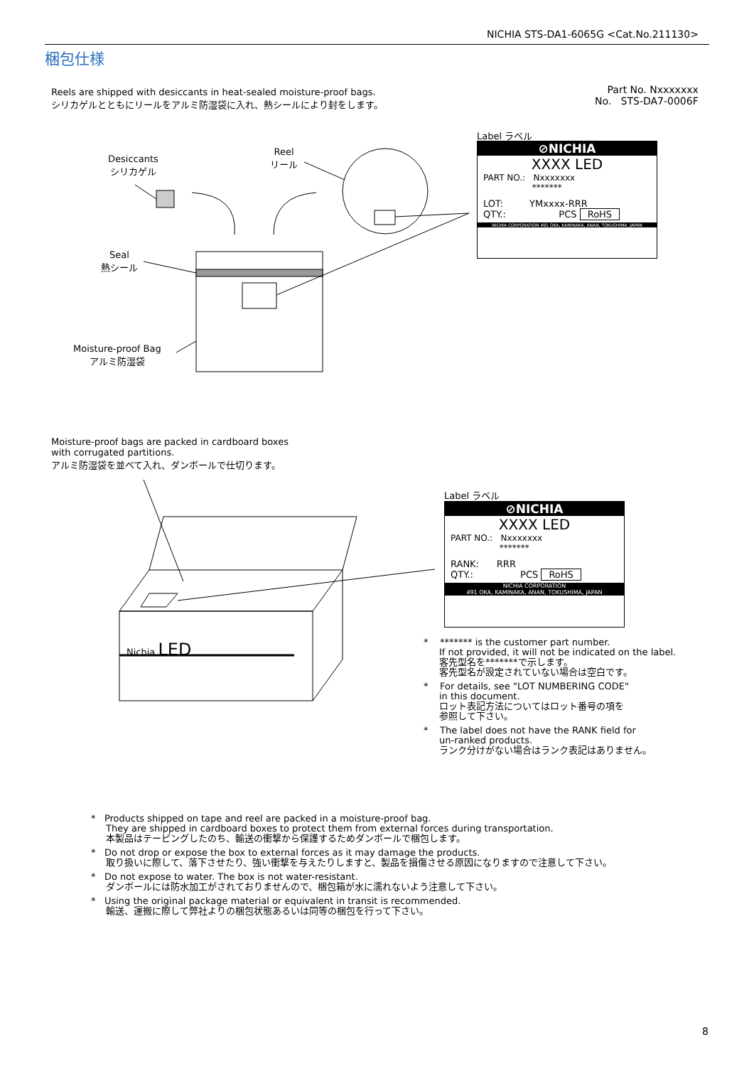NICHIA STS-DA1-6065G <Cat.No.211130>
梱包仕様
Reels are shipped with desiccants in heat-sealed moisture-proof bags.
シリカゲルとともにリールをアルミ防湿袋に入れ、熱シールにより封をします。
Part No. Nxxxxxxx
No. STS-DA7-0006F
Desiccants
シリカゲル
Reel
リール
Seal
熱シール
Moisture-proof Bag
アルミ防湿袋
Label ラベル
⊘NICHIA
XXXX LED
PART NO.: Nxxxxxxx
*******
LOT: YMxxxx-RRR
QTY.: PCS RoHS
NICHIA CORPORATION 491 OKA, KAMINAKA, ANAN, TOKUSHIMA, JAPAN
Moisture-proof bags are packed in cardboard boxes
with corrugated partitions.
アルミ防湿袋を並べて入れ、ダンボールで仕切ります。
Nichia LED
Label ラベル
⊘NICHIA
XXXX LED
PART NO.: Nxxxxxxx
*******
RANK: RRR
QTY.: PCS RoHS
NICHIA CORPORATION
491 OKA, KAMINAKA, ANAN, TOKUSHIMA, JAPAN
* ******* is the customer part number.
If not provided, it will not be indicated on the label.
客先型名を*******で示します。
客先型名が設定されていない場合は空白です。
* For details, see "LOT NUMBERING CODE"
in this document.
ロット表記方法についてはロット番号の項を
参照して下さい。
* The label does not have the RANK field for
un-ranked products.
ランク分けがない場合はランク表記はありません。
* Products shipped on tape and reel are packed in a moisture-proof bag.
They are shipped in cardboard boxes to protect them from external forces during transportation.
本製品はテーピングしたのち、輸送の衝撃から保護するためダンボールで梱包します。
* Do not drop or expose the box to external forces as it may damage the products.
取り扱いに際して、落下させたり、強い衝撃を与えたりしますと、製品を損傷させる原因になりますので注意して下さい。
* Do not expose to water. The box is not water-resistant.
ダンボールには防水加工がされておりませんので、梱包箱が水に濡れないよう注意して下さい。
* Using the original package material or equivalent in transit is recommended.
輸送、運搬に際して弊社よりの梱包状態あるいは同等の梱包を行って下さい。
8